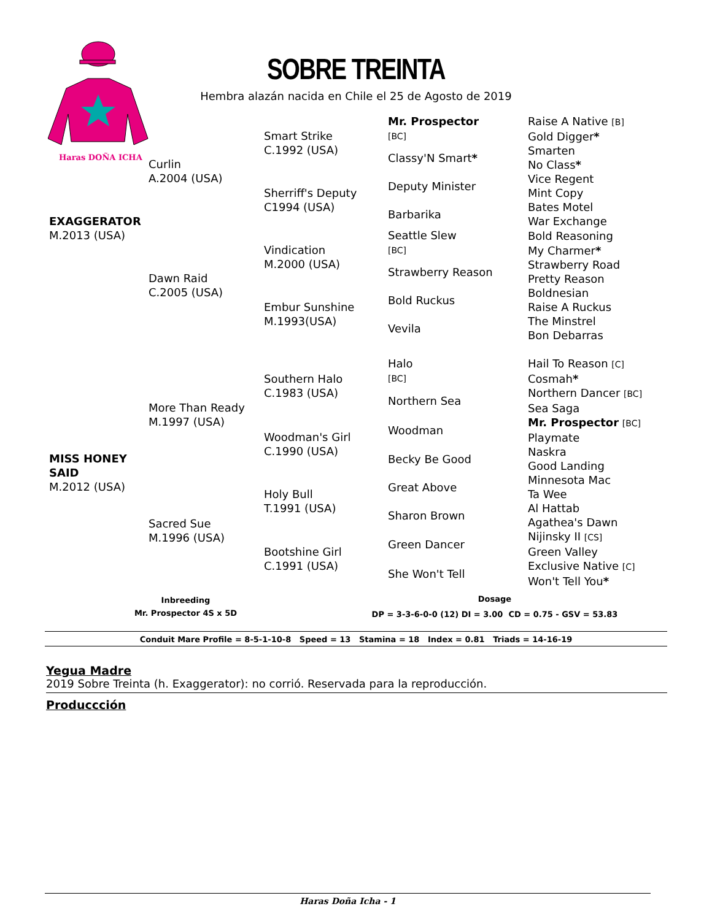Haras DOÑA ICHA
SOBRE TREINTA
Hembra alazán nacida en Chile el 25 de Agosto de 2019
| EXAGGERATOR M.2013 (USA) | Curlin A.2004 (USA) | Smart Strike C.1992 (USA) | Mr. Prospector [BC] | Raise A Native [B] |
| | | | | Gold Digger * |
| | | | Classy'N Smart * | Smarten |
| | | | | No Class * |
| | | Sherriff's Deputy C1994 (USA) | Deputy Minister | Vice Regent |
| | | | | Mint Copy |
| | | | Barbarika | Bates Motel |
| | | | | War Exchange |
| | Dawn Raid C.2005 (USA) | Vindication M.2000 (USA) | Seattle Slew [BC] | Bold Reasoning |
| | | | | My Charmer * |
| | | | Strawberry Reason | Strawberry Road |
| | | | | Pretty Reason |
| | | Embur Sunshine M.1993(USA) | Bold Ruckus | Boldnesian |
| | | | | Raise A Ruckus |
| | | | Vevila | The Minstrel |
| | | | | Bon Debarras |
| MISS HONEY SAID M.2012 (USA) | More Than Ready M.1997 (USA) | Southern Halo C.1983 (USA) | Halo [BC] | Hail To Reason [C] |
| | | | | Cosmah * |
| | | | Northern Sea | Northern Dancer [BC] |
| | | | | Sea Saga |
| | | Woodman's Girl C.1990 (USA) | Woodman | Mr. Prospector [BC] |
| | | | | Playmate |
| | | | Becky Be Good | Naskra |
| | | | | Good Landing |
| | Sacred Sue M.1996 (USA) | Holy Bull T.1991 (USA) | Great Above | Minnesota Mac |
| | | | | Ta Wee |
| | | | Sharon Brown | Al Hattab |
| | | | | Agathea's Dawn |
| | | Bootshine Girl C.1991 (USA) | Green Dancer | Nijinsky II [CS] |
| | | | | Green Valley |
| | | | She Won't Tell | Exclusive Native [C] |
| | | | | Won't Tell You * |
Inbreeding
Mr. Prospector 4S x 5D
Dosage
DP = 3-3-6-0-0 (12) DI = 3.00 CD = 0.75 - GSV = 53.83
Conduit Mare Profile = 8-5-1-10-8 Speed = 13 Stamina = 18 Index = 0.81 Triads = 14-16-19
Yegua Madre
2019 Sobre Treinta (h. Exaggerator): no corrió. Reservada para la reproducción.
Produccción
Haras Doña Icha - 1